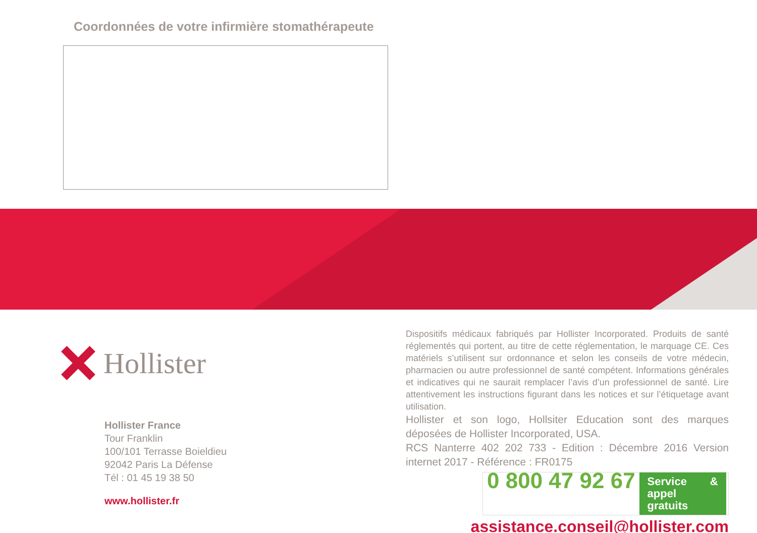Coordonnées de votre infirmière stomathérapeute
Hollister
Hollister France
Tour Franklin
100/101 Terrasse Boieldieu
92042 Paris La Défense
Tél : 01 45 19 38 50
www.hollister.fr
Dispositifs médicaux fabriqués par Hollister Incorporated. Produits de santé réglementés qui portent, au titre de cette réglementation, le marquage CE. Ces matériels s’utilisent sur ordonnance et selon les conseils de votre médecin, pharmacien ou autre professionnel de santé compétent. Informations générales et indicatives qui ne saurait remplacer l’avis d’un professionnel de santé. Lire attentivement les instructions figurant dans les notices et sur l’étiquetage avant utilisation.
Hollister et son logo, Hollsiter Education sont des marques déposées de Hollister Incorporated, USA.
RCS Nanterre 402 202 733 - Edition : Décembre 2016 Version internet 2017 - Référence : FR0175
0 800 47 92 67 Service & appel gratuits
assistance.conseil@hollister.com